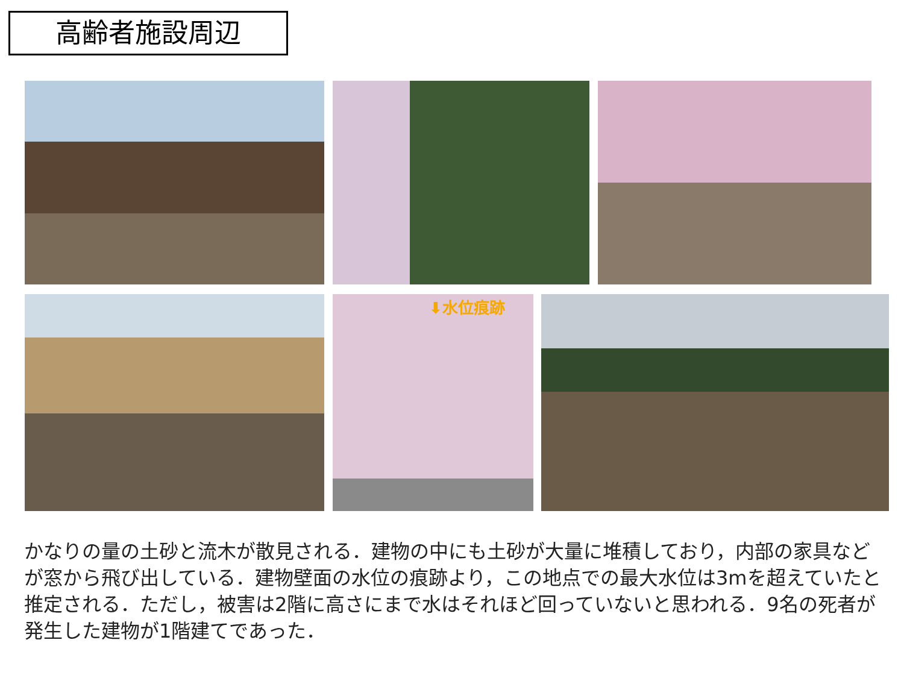高齢者施設周辺
⬇水位痕跡
かなりの量の土砂と流木が散見される．建物の中にも土砂が大量に堆積しており，内部の家具などが窓から飛び出している．建物壁面の水位の痕跡より，この地点での最大水位は3mを超えていたと推定される．ただし，被害は2階に高さにまで水はそれほど回っていないと思われる．9名の死者が発生した建物が1階建てであった．